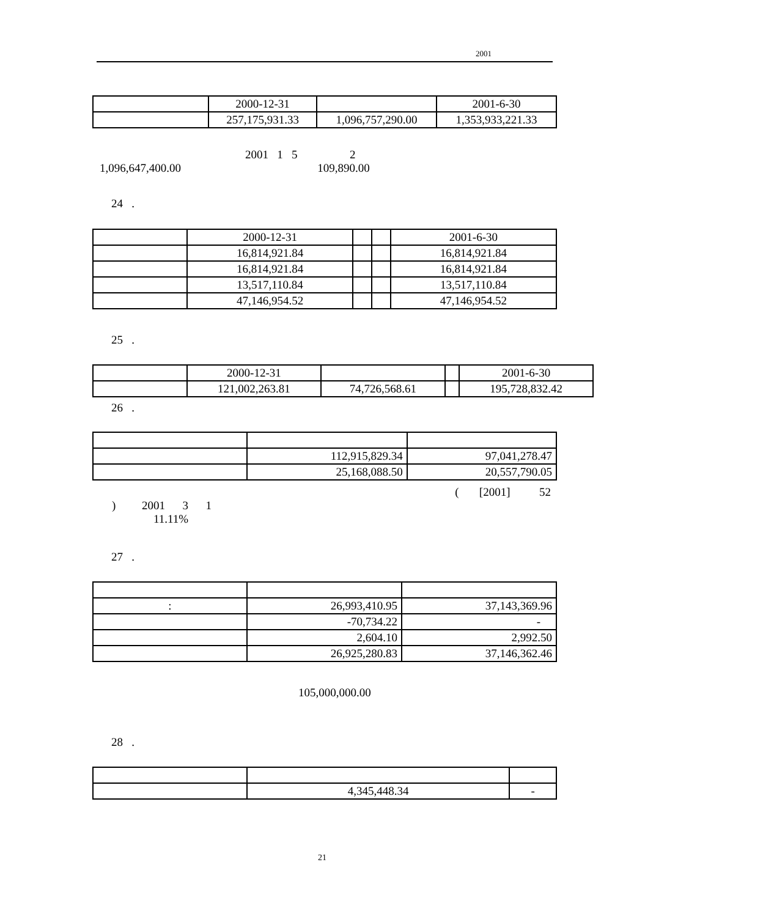2001
| | 2000-12-31 | | 2001-6-30 |
| | 257,175,931.33 | 1,096,757,290.00 | 1,353,933,221.33 |
2001 1 5 2
1,096,647,400.00 109,890.00
24 .
| | 2000-12-31 | | | 2001-6-30 |
| | 16,814,921.84 | | | 16,814,921.84 |
| | 16,814,921.84 | | | 16,814,921.84 |
| | 13,517,110.84 | | | 13,517,110.84 |
| | 47,146,954.52 | | | 47,146,954.52 |
25 .
| | 2000-12-31 | | | 2001-6-30 |
| | 121,002,263.81 | 74,726,568.61 | | 195,728,832.42 |
26 .
| | 112,915,829.34 | 97,041,278.47 |
| | 25,168,088.50 | 20,557,790.05 |
( [2001] 52
) 2001 3 1
11.11%
27 .
| : | 26,993,410.95 | 37,143,369.96 |
| | -70,734.22 | - |
| | 2,604.10 | 2,992.50 |
| | 26,925,280.83 | 37,146,362.46 |
105,000,000.00
28 .
| | 4,345,448.34 | - |
21